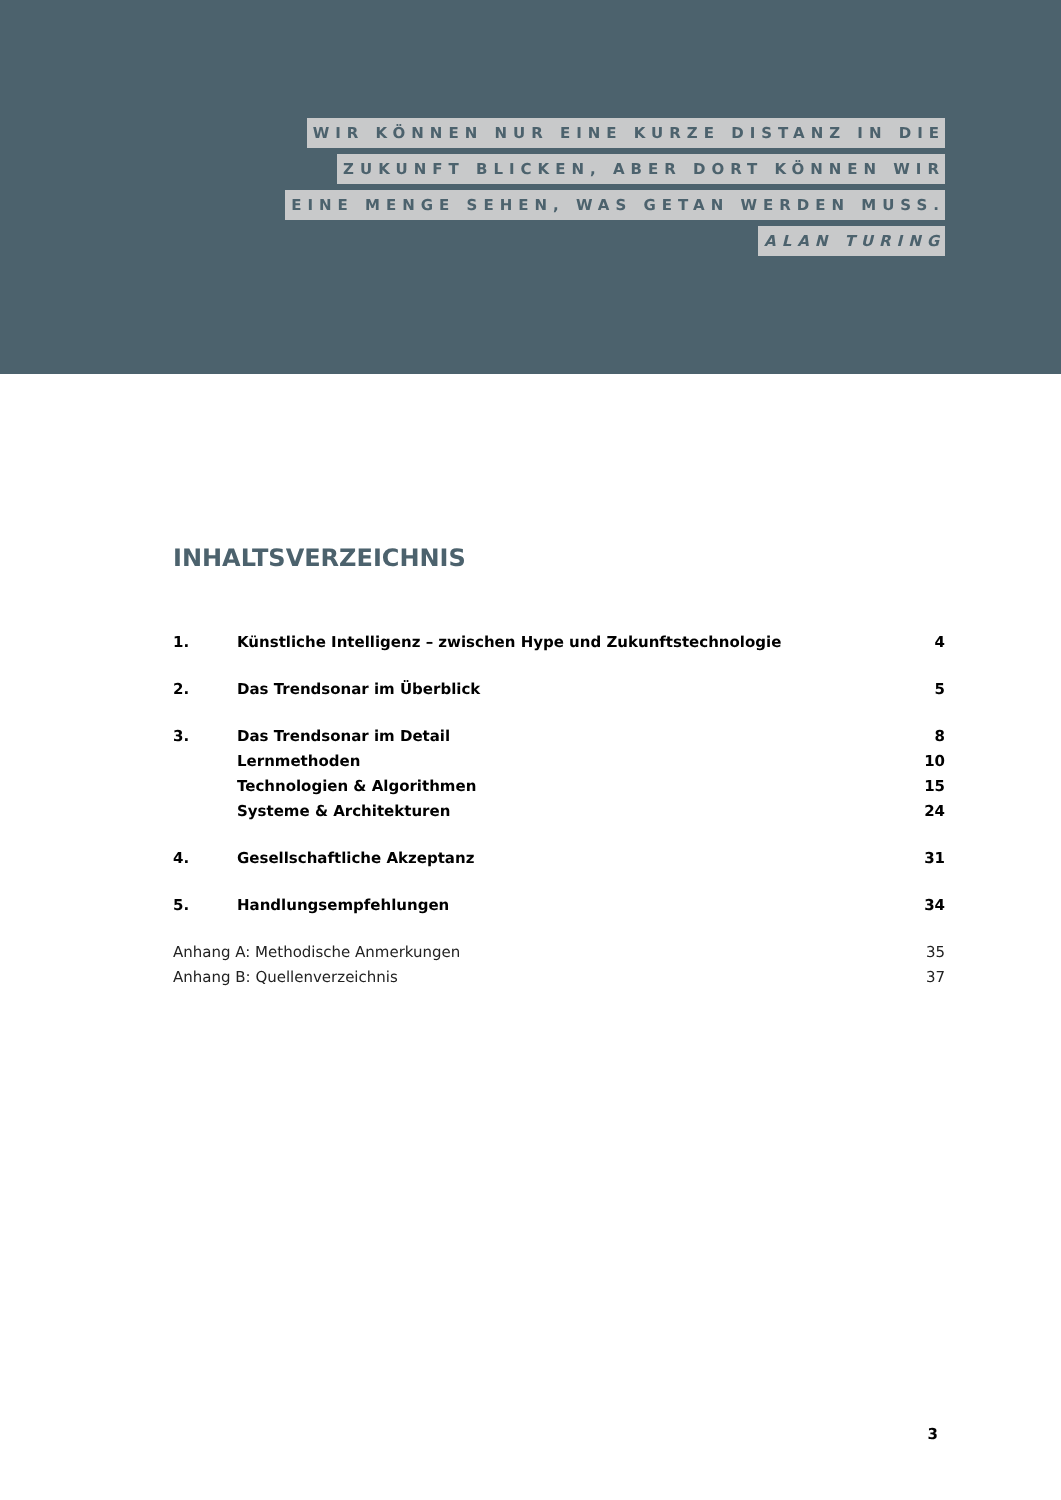WIR KÖNNEN NUR EINE KURZE DISTANZ IN DIE
ZUKUNFT BLICKEN, ABER DORT KÖNNEN WIR
EINE MENGE SEHEN, WAS GETAN WERDEN MUSS.
ALAN TURING
INHALTSVERZEICHNIS
| 1. | Künstliche Intelligenz – zwischen Hype und Zukunftstechnologie | 4 |
| 2. | Das Trendsonar im Überblick | 5 |
| 3. | Das Trendsonar im Detail | 8 |
| | Lernmethoden | 10 |
| | Technologien & Algorithmen | 15 |
| | Systeme & Architekturen | 24 |
| 4. | Gesellschaftliche Akzeptanz | 31 |
| 5. | Handlungsempfehlungen | 34 |
| Anhang A: Methodische Anmerkungen | | 35 |
| Anhang B: Quellenverzeichnis | | 37 |
3